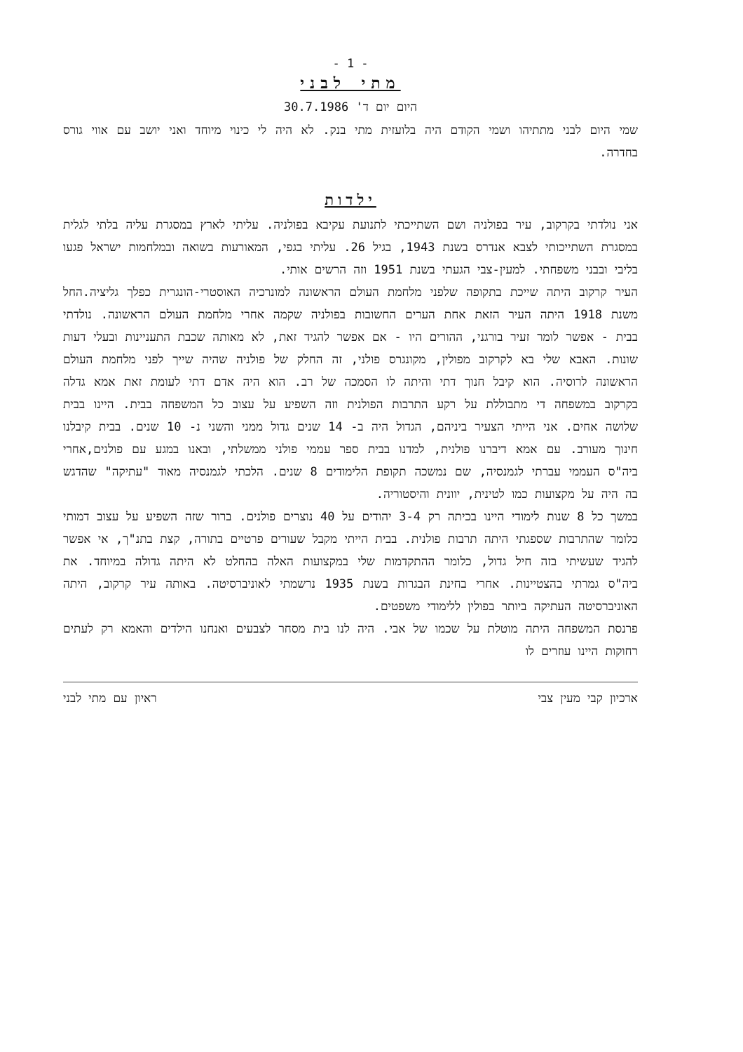- 1 -
מתי לבני
היום יום ד' 30.7.1986
שמי היום לבני מתתיהו ושמי הקודם היה בלועזית מתי בנק. לא היה לי כינוי מיוחד ואני יושב עם אווי גורס בחדרה.
ילדות
אני נולדתי בקרקוב, עיר בפולניה ושם השתייכתי לתנועת עקיבא בפולניה. עליתי לארץ במסגרת עליה בלתי לגלית במסגרת השתייכותי לצבא אנדרס בשנת 1943, בגיל 26. עליתי בגפי, המאורעות בשואה ובמלחמות ישראל פגעו בליבי ובבני משפחתי. למעין-צבי הגעתי בשנת 1951 וזה הרשים אותי.
העיר קרקוב היתה שייכת בתקופה שלפני מלחמת העולם הראשונה למונרכיה האוסטרי-הונגרית כפלך גליציה.החל משנת 1918 היתה העיר הזאת אחת הערים החשובות בפולניה שקמה אחרי מלחמת העולם הראשונה. נולדתי בבית - אפשר לומר זעיר בורגני, ההורים היו - אם אפשר להגיד זאת, לא מאותה שכבת התעניינות ובעלי דעות שונות. האבא שלי בא לקרקוב מפולין, מקונגרס פולני, זה החלק של פולניה שהיה שייך לפני מלחמת העולם הראשונה לרוסיה. הוא קיבל חנוך דתי והיתה לו הסמכה של רב. הוא היה אדם דתי לעומת זאת אמא גדלה בקרקוב במשפחה די מתבוללת על רקע התרבות הפולנית וזה השפיע על עצוב כל המשפחה בבית. היינו בבית שלושה אחים. אני הייתי הצעיר ביניהם, הגדול היה ב- 14 שנים גדול ממני והשני נ- 10 שנים. בבית קיבלנו חינוך מעורב. עם אמא דיברנו פולנית, למדנו בבית ספר עממי פולני ממשלתי, ובאנו במגע עם פולנים,אחרי ביה"ס העממי עברתי לגמנסיה, שם נמשכה תקופת הלימודים 8 שנים. הלכתי לגמנסיה מאוד "עתיקה" שהדגש בה היה על מקצועות כמו לטינית, יוונית והיסטוריה.
במשך כל 8 שנות לימודי היינו בכיתה רק 3-4 יהודים על 40 נוצרים פולנים. ברור שזה השפיע על עצוב דמותי כלומר שהתרבות שספגתי היתה תרבות פולנית. בבית הייתי מקבל שעורים פרטיים בתורה, קצת בתנ"ך, אי אפשר להגיד שעשיתי בזה חיל גדול, כלומר ההתקדמות שלי במקצועות האלה בהחלט לא היתה גדולה במיוחד. את ביה"ס גמרתי בהצטיינות. אחרי בחינת הבגרות בשנת 1935 נרשמתי לאוניברסיטה. באותה עיר קרקוב, היתה האוניברסיטה העתיקה ביותר בפולין ללימודי משפטים.
פרנסת המשפחה היתה מוטלת על שכמו של אבי. היה לנו בית מסחר לצבעים ואנחנו הילדים והאמא רק לעתים רחוקות היינו עוזרים לו
ארכיון קבי מעין צבי ראיון עם מתי לבני